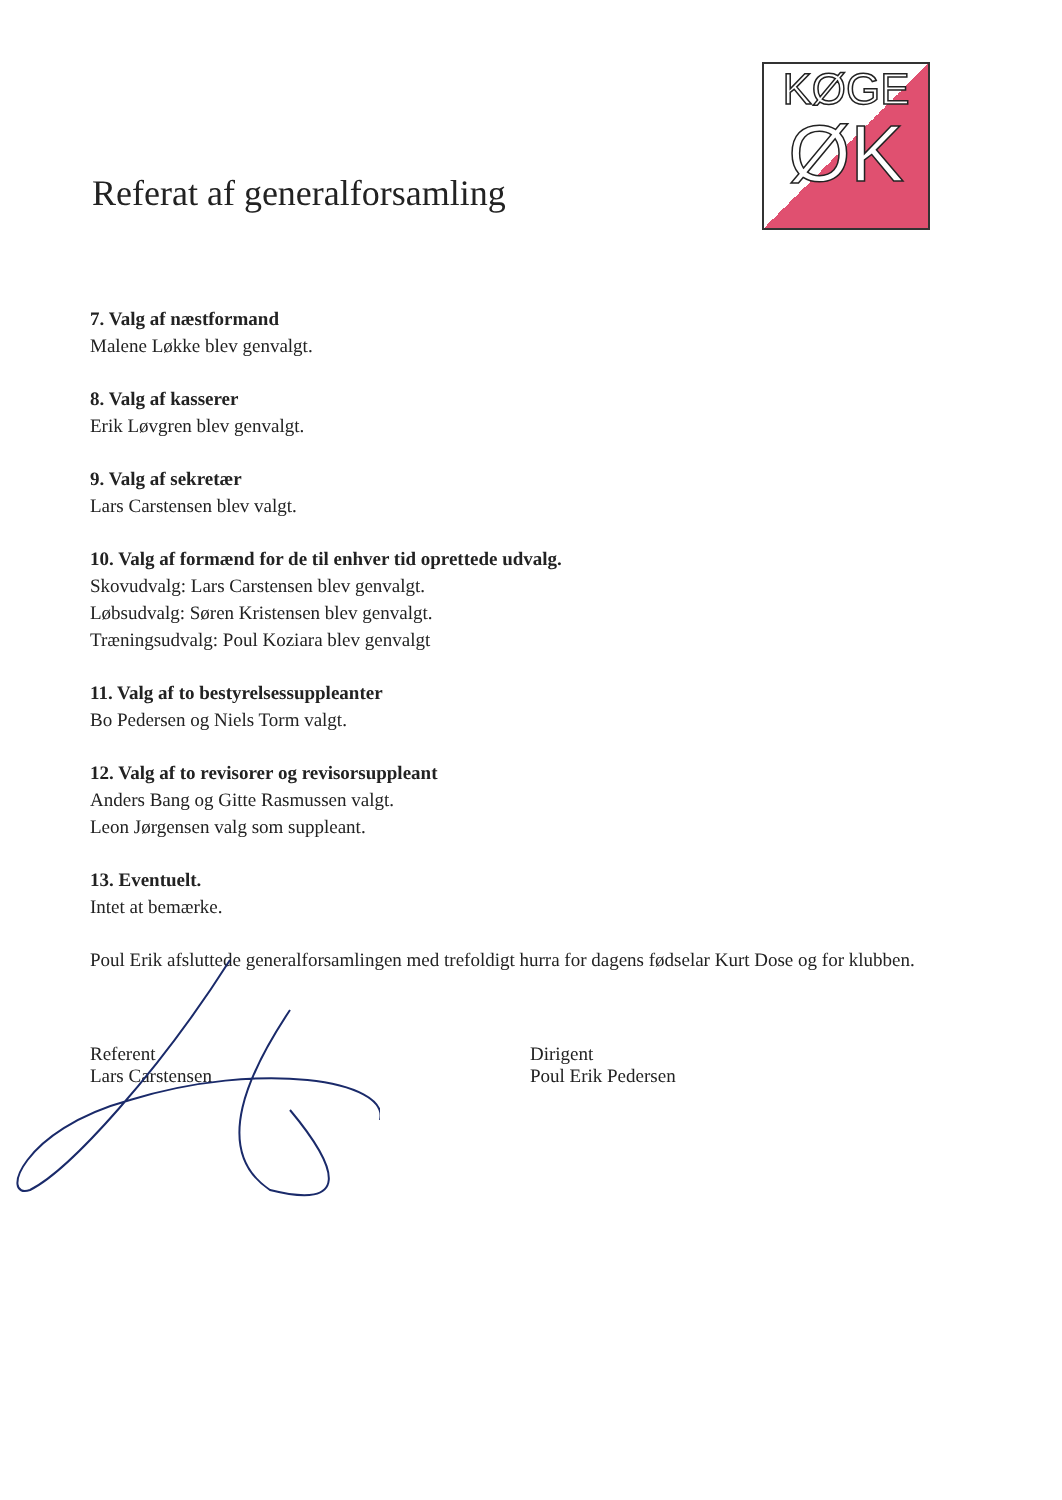Referat af generalforsamling
KØGE
ØK
7. Valg af næstformand
Malene Løkke blev genvalgt.
8. Valg af kasserer
Erik Løvgren blev genvalgt.
9. Valg af sekretær
Lars Carstensen blev valgt.
10. Valg af formænd for de til enhver tid oprettede udvalg.
Skovudvalg: Lars Carstensen blev genvalgt.
Løbsudvalg: Søren Kristensen blev genvalgt.
Træningsudvalg: Poul Koziara blev genvalgt
11. Valg af to bestyrelsessuppleanter
Bo Pedersen og Niels Torm valgt.
12. Valg af to revisorer og revisorsuppleant
Anders Bang og Gitte Rasmussen valgt.
Leon Jørgensen valg som suppleant.
13. Eventuelt.
Intet at bemærke.
Poul Erik afsluttede generalforsamlingen med trefoldigt hurra for dagens fødselar Kurt Dose og for klubben.
Referent
Lars Carstensen
Dirigent
Poul Erik Pedersen